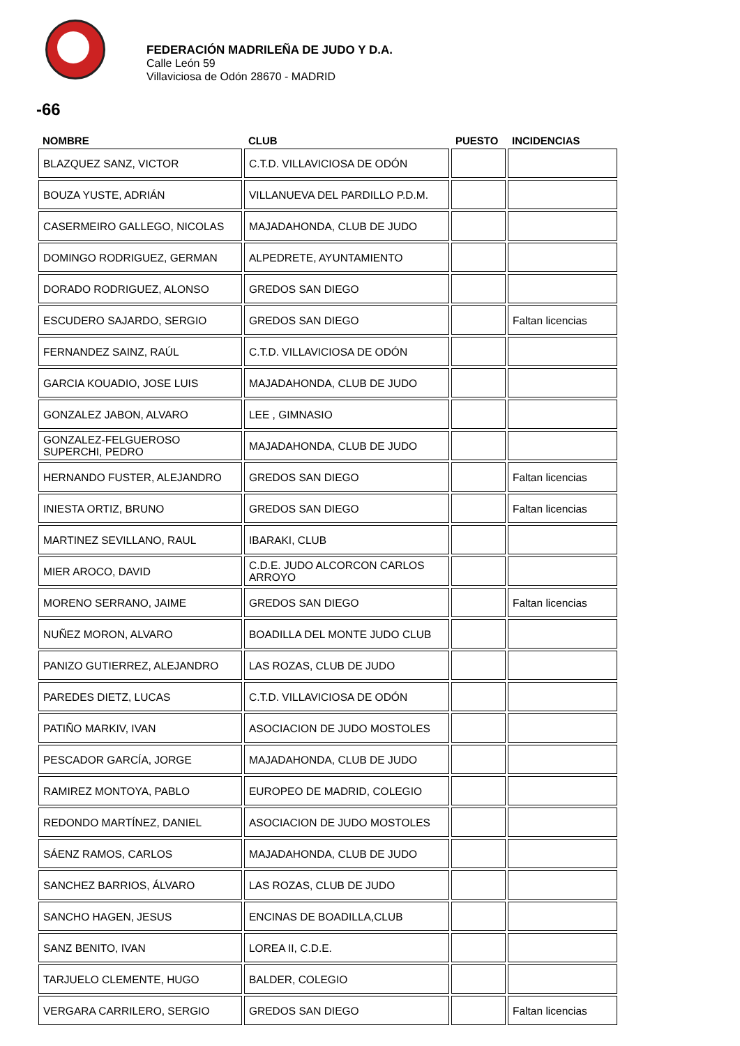FEDERACIÓN MADRILEÑA DE JUDO Y D.A.
Calle León 59
Villaviciosa de Odón 28670 - MADRID
-66
| NOMBRE | CLUB | PUESTO | INCIDENCIAS |
| --- | --- | --- | --- |
| BLAZQUEZ SANZ, VICTOR | C.T.D. VILLAVICIOSA DE ODÓN | | |
| BOUZA YUSTE, ADRIÁN | VILLANUEVA DEL PARDILLO P.D.M. | | |
| CASERMEIRO GALLEGO, NICOLAS | MAJADAHONDA, CLUB DE JUDO | | |
| DOMINGO RODRIGUEZ, GERMAN | ALPEDRETE, AYUNTAMIENTO | | |
| DORADO RODRIGUEZ, ALONSO | GREDOS SAN DIEGO | | |
| ESCUDERO SAJARDO, SERGIO | GREDOS SAN DIEGO | | Faltan licencias |
| FERNANDEZ SAINZ, RAÚL | C.T.D. VILLAVICIOSA DE ODÓN | | |
| GARCIA KOUADIO, JOSE LUIS | MAJADAHONDA, CLUB DE JUDO | | |
| GONZALEZ JABON, ALVARO | LEE , GIMNASIO | | |
| GONZALEZ-FELGUEROSO SUPERCHI, PEDRO | MAJADAHONDA, CLUB DE JUDO | | |
| HERNANDO FUSTER, ALEJANDRO | GREDOS SAN DIEGO | | Faltan licencias |
| INIESTA ORTIZ, BRUNO | GREDOS SAN DIEGO | | Faltan licencias |
| MARTINEZ SEVILLANO, RAUL | IBARAKI, CLUB | | |
| MIER AROCO, DAVID | C.D.E. JUDO ALCORCON CARLOS ARROYO | | |
| MORENO SERRANO, JAIME | GREDOS SAN DIEGO | | Faltan licencias |
| NUÑEZ MORON, ALVARO | BOADILLA DEL MONTE JUDO CLUB | | |
| PANIZO GUTIERREZ, ALEJANDRO | LAS ROZAS, CLUB DE JUDO | | |
| PAREDES DIETZ, LUCAS | C.T.D. VILLAVICIOSA DE ODÓN | | |
| PATIÑO MARKIV, IVAN | ASOCIACION DE JUDO MOSTOLES | | |
| PESCADOR GARCÍA, JORGE | MAJADAHONDA, CLUB DE JUDO | | |
| RAMIREZ MONTOYA, PABLO | EUROPEO DE MADRID, COLEGIO | | |
| REDONDO MARTÍNEZ, DANIEL | ASOCIACION DE JUDO MOSTOLES | | |
| SÁENZ RAMOS, CARLOS | MAJADAHONDA, CLUB DE JUDO | | |
| SANCHEZ BARRIOS, ÁLVARO | LAS ROZAS, CLUB DE JUDO | | |
| SANCHO HAGEN, JESUS | ENCINAS DE BOADILLA,CLUB | | |
| SANZ BENITO, IVAN | LOREA II, C.D.E. | | |
| TARJUELO CLEMENTE, HUGO | BALDER, COLEGIO | | |
| VERGARA CARRILERO, SERGIO | GREDOS SAN DIEGO | | Faltan licencias |